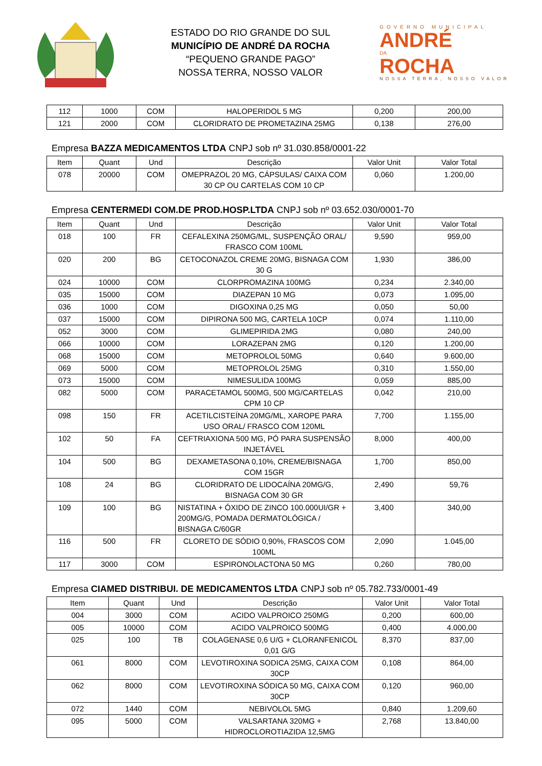ESTADO DO RIO GRANDE DO SUL
MUNICÍPIO DE ANDRÉ DA ROCHA
“PEQUENO GRANDE PAGO”
NOSSA TERRA, NOSSO VALOR
GOVERNO MUNICIPAL
ANDRÉ
DA
ROCHA
NOSSA TERRA, NOSSO VALOR
| 112 | 1000 | COM | HALOPERIDOL 5 MG | 0,200 | 200,00 |
| 121 | 2000 | COM | CLORIDRATO DE PROMETAZINA 25MG | 0,138 | 276,00 |
Empresa BAZZA MEDICAMENTOS LTDA CNPJ sob nº 31.030.858/0001-22
| Item | Quant | Und | Descrição | Valor Unit | Valor Total |
| --- | --- | --- | --- | --- | --- |
| 078 | 20000 | COM | OMEPRAZOL 20 MG, CÁPSULAS/ CAIXA COM 30 CP OU CARTELAS COM 10 CP | 0,060 | 1.200,00 |
Empresa CENTERMEDI COM.DE PROD.HOSP.LTDA CNPJ sob nº 03.652.030/0001-70
| Item | Quant | Und | Descrição | Valor Unit | Valor Total |
| --- | --- | --- | --- | --- | --- |
| 018 | 100 | FR | CEFALEXINA 250MG/ML, SUSPENÇÃO ORAL/ FRASCO COM 100ML | 9,590 | 959,00 |
| 020 | 200 | BG | CETOCONAZOL CREME 20MG, BISNAGA COM 30 G | 1,930 | 386,00 |
| 024 | 10000 | COM | CLORPROMAZINA 100MG | 0,234 | 2.340,00 |
| 035 | 15000 | COM | DIAZEPAN 10 MG | 0,073 | 1.095,00 |
| 036 | 1000 | COM | DIGOXINA 0,25 MG | 0,050 | 50,00 |
| 037 | 15000 | COM | DIPIRONA 500 MG, CARTELA 10CP | 0,074 | 1.110,00 |
| 052 | 3000 | COM | GLIMEPIRIDA 2MG | 0,080 | 240,00 |
| 066 | 10000 | COM | LORAZEPAN 2MG | 0,120 | 1.200,00 |
| 068 | 15000 | COM | METOPROLOL 50MG | 0,640 | 9.600,00 |
| 069 | 5000 | COM | METOPROLOL 25MG | 0,310 | 1.550,00 |
| 073 | 15000 | COM | NIMESULIDA 100MG | 0,059 | 885,00 |
| 082 | 5000 | COM | PARACETAMOL 500MG, 500 MG/CARTELAS CPM 10 CP | 0,042 | 210,00 |
| 098 | 150 | FR | ACETILCISTEÍNA 20MG/ML, XAROPE PARA USO ORAL/ FRASCO COM 120ML | 7,700 | 1.155,00 |
| 102 | 50 | FA | CEFTRIAXIONA 500 MG, PÓ PARA SUSPENSÃO INJETÁVEL | 8,000 | 400,00 |
| 104 | 500 | BG | DEXAMETASONA 0,10%, CREME/BISNAGA COM 15GR | 1,700 | 850,00 |
| 108 | 24 | BG | CLORIDRATO DE LIDOCAÍNA 20MG/G, BISNAGA COM 30 GR | 2,490 | 59,76 |
| 109 | 100 | BG | NISTATINA + ÓXIDO DE ZINCO 100.000UI/GR + 200MG/G, POMADA DERMATOLÓGICA / BISNAGA C/60GR | 3,400 | 340,00 |
| 116 | 500 | FR | CLORETO DE SÓDIO 0,90%, FRASCOS COM 100ML | 2,090 | 1.045,00 |
| 117 | 3000 | COM | ESPIRONOLACTONA 50 MG | 0,260 | 780,00 |
Empresa CIAMED DISTRIBUI. DE MEDICAMENTOS LTDA CNPJ sob nº 05.782.733/0001-49
| Item | Quant | Und | Descrição | Valor Unit | Valor Total |
| --- | --- | --- | --- | --- | --- |
| 004 | 3000 | COM | ACIDO VALPROICO 250MG | 0,200 | 600,00 |
| 005 | 10000 | COM | ACIDO VALPROICO 500MG | 0,400 | 4.000,00 |
| 025 | 100 | TB | COLAGENASE 0,6 U/G + CLORANFENICOL 0,01 G/G | 8,370 | 837,00 |
| 061 | 8000 | COM | LEVOTIROXINA SODICA 25MG, CAIXA COM 30CP | 0,108 | 864,00 |
| 062 | 8000 | COM | LEVOTIROXINA SÓDICA 50 MG, CAIXA COM 30CP | 0,120 | 960,00 |
| 072 | 1440 | COM | NEBIVOLOL 5MG | 0,840 | 1.209,60 |
| 095 | 5000 | COM | VALSARTANA 320MG + HIDROCLOROTIAZIDA 12,5MG | 2,768 | 13.840,00 |